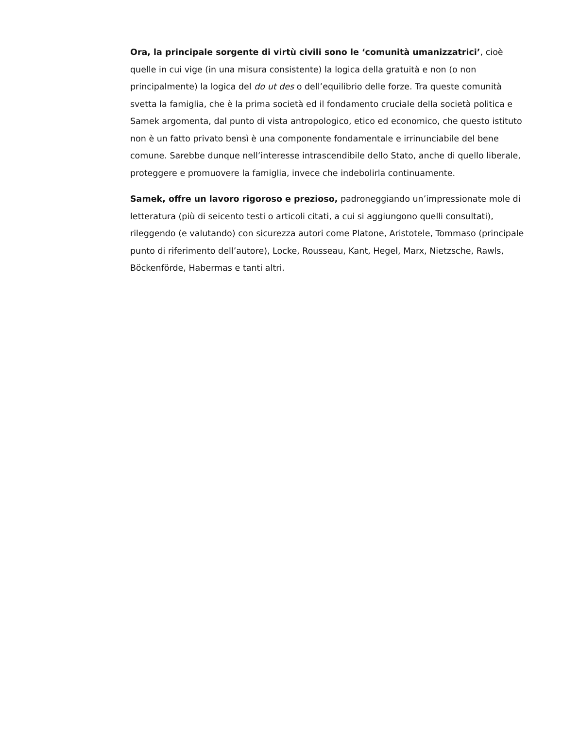Ora, la principale sorgente di virtù civili sono le ‘comunità umanizzatrici’, cioè quelle in cui vige (in una misura consistente) la logica della gratuità e non (o non principalmente) la logica del do ut des o dell’equilibrio delle forze. Tra queste comunità svetta la famiglia, che è la prima società ed il fondamento cruciale della società politica e Samek argomenta, dal punto di vista antropologico, etico ed economico, che questo istituto non è un fatto privato bensì è una componente fondamentale e irrinunciabile del bene comune. Sarebbe dunque nell’interesse intrascendibile dello Stato, anche di quello liberale, proteggere e promuovere la famiglia, invece che indebolirla continuamente.
Samek, offre un lavoro rigoroso e prezioso, padroneggiando un’impressionate mole di letteratura (più di seicento testi o articoli citati, a cui si aggiungono quelli consultati), rileggendo (e valutando) con sicurezza autori come Platone, Aristotele, Tommaso (principale punto di riferimento dell’autore), Locke, Rousseau, Kant, Hegel, Marx, Nietzsche, Rawls, Böckenförde, Habermas e tanti altri.